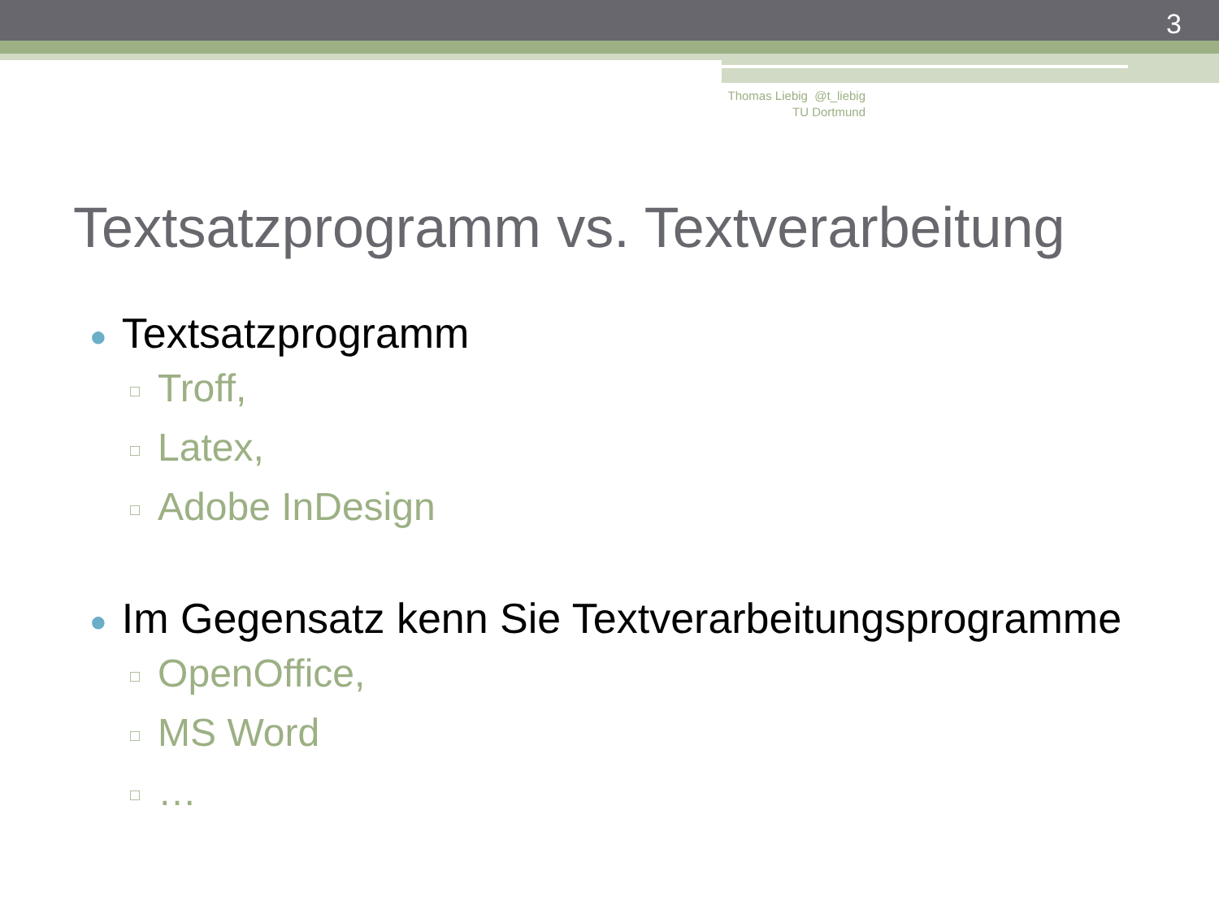3
Thomas Liebig @t_liebig
TU Dortmund
Textsatzprogramm vs. Textverarbeitung
● Textsatzprogramm
□ Troff,
□ Latex,
□ Adobe InDesign
● Im Gegensatz kenn Sie Textverarbeitungsprogramme
□ OpenOffice,
□ MS Word
□ …